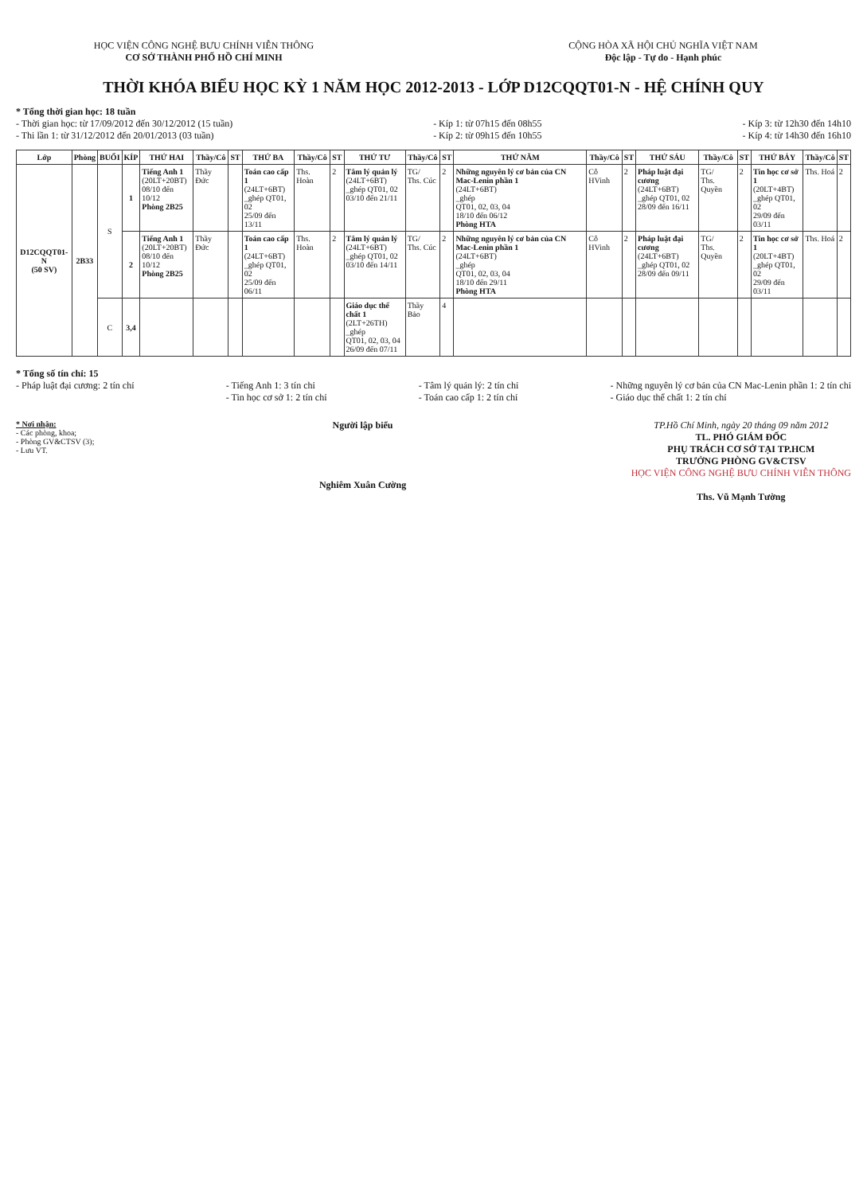HỌC VIỆN CÔNG NGHỆ BƯU CHÍNH VIỄN THÔNG
CƠ SỞ THÀNH PHỐ HỒ CHÍ MINH
CỘNG HÒA XÃ HỘI CHỦ NGHĨA VIỆT NAM
Độc lập - Tự do - Hạnh phúc
THỜI KHÓA BIỂU HỌC KỲ 1 NĂM HỌC 2012-2013 - LỚP D12CQQT01-N - HỆ CHÍNH QUY
* Tổng thời gian học: 18 tuần
- Thời gian học: từ 17/09/2012 đến 30/12/2012 (15 tuần)
- Thi lần 1: từ 31/12/2012 đến 20/01/2013 (03 tuần)
- Kíp 1: từ 07h15 đến 08h55
- Kíp 2: từ 09h15 đến 10h55
- Kíp 3: từ 12h30 đến 14h10
- Kíp 4: từ 14h30 đến 16h10
| Lớp | Phòng | BUỔI | KÍP | THỨ HAI | Thầy/Cô | ST | THỨ BA | Thầy/Cô | ST | THỨ TƯ | Thầy/Cô | ST | THỨ NĂM | Thầy/Cô | ST | THỨ SÁU | Thầy/Cô | ST | THỨ BẢY | Thầy/Cô | ST |
| --- | --- | --- | --- | --- | --- | --- | --- | --- | --- | --- | --- | --- | --- | --- | --- | --- | --- | --- | --- | --- | --- |
| D12CQQT01-N (50 SV) | 2B33 | S | 1 | Tiếng Anh 1 (20LT+20BT) 08/10 đến 10/12 Phòng 2B25 | Thầy Đức | | Toán cao cấp 1 (24LT+6BT) _ghép QT01, 02 25/09 đến 13/11 | Ths. Hoàn | 2 | Tâm lý quản lý (24LT+6BT) _ghép QT01, 02 03/10 đến 21/11 | TG/ Ths. Cúc | 2 | Những nguyên lý cơ bản của CN Mac-Lenin phần 1 (24LT+6BT) _ghép QT01, 02, 03, 04 18/10 đến 06/12 Phòng HTA | Cô HVinh | 2 | Pháp luật đại cương (24LT+6BT) _ghép QT01, 02 28/09 đến 16/11 | TG/ Ths. Quyền | 2 | Tin học cơ sở 1 (20LT+4BT) _ghép QT01, 02 29/09 đến 03/11 | Ths. Hoá | 2 |
| | | | 2 | Tiếng Anh 1 (20LT+20BT) 08/10 đến 10/12 Phòng 2B25 | Thầy Đức | | Toán cao cấp 1 (24LT+6BT) _ghép QT01, 02 25/09 đến 06/11 | Ths. Hoàn | 2 | Tâm lý quản lý (24LT+6BT) _ghép QT01, 02 03/10 đến 14/11 | TG/ Ths. Cúc | 2 | Những nguyên lý cơ bản của CN Mac-Lenin phần 1 (24LT+6BT) _ghép QT01, 02, 03, 04 18/10 đến 29/11 Phòng HTA | Cô HVinh | 2 | Pháp luật đại cương (24LT+6BT) _ghép QT01, 02 28/09 đến 09/11 | TG/ Ths. Quyền | 2 | Tin học cơ sở 1 (20LT+4BT) _ghép QT01, 02 29/09 đến 03/11 | Ths. Hoá | 2 |
| | | C | 3,4 | | | | | | | Giáo dục thể chất 1 (2LT+26TH) _ghép QT01, 02, 03, 04 26/09 đến 07/11 | Thầy Bảo | 4 | | | | | | | | | |
* Tổng số tín chỉ: 15
- Pháp luật đại cương: 2 tín chỉ
- Tiếng Anh 1: 3 tín chỉ
- Tin học cơ sở 1: 2 tín chỉ
- Tâm lý quản lý: 2 tín chỉ
- Toán cao cấp 1: 2 tín chỉ
- Những nguyên lý cơ bản của CN Mac-Lenin phần 1: 2 tín chỉ
- Giáo dục thể chất 1: 2 tín chỉ
* Nơi nhận:
- Các phòng, khoa;
- Phòng GV&CTSV (3);
- Lưu VT.
Người lập biểu
Nghiêm Xuân Cường
TP.Hồ Chí Minh, ngày 20 tháng 09 năm 2012
TL. PHÓ GIÁM ĐỐC
PHỤ TRÁCH CƠ SỞ TẠI TP.HCM
TRƯỞNG PHÒNG GV&CTSV
HỌC VIỆN CÔNG NGHỆ BƯU CHÍNH VIỄN THÔNG
Ths. Vũ Mạnh Tường